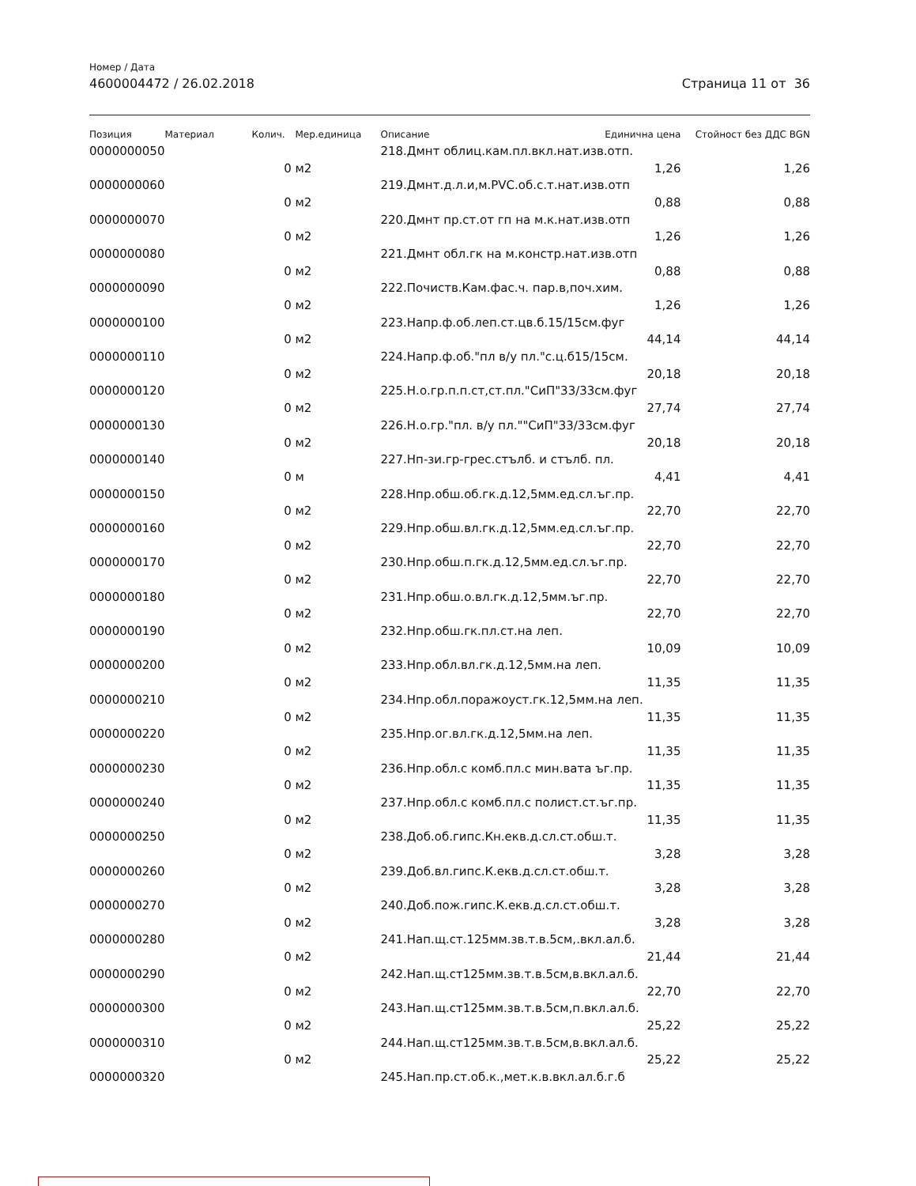Номер / Дата
4600004472 / 26.02.2018 Страница 11 от 36
| Позиция | Материал | Колич. | Мер.единица | Описание | Единична цена | Стойност без ДДС BGN |
| --- | --- | --- | --- | --- | --- | --- |
| 0000000050 | | | | 218.Дмнт облиц.кам.пл.вкл.нат.изв.отп. | | |
| | | 0 | м2 | | 1,26 | 1,26 |
| 0000000060 | | | | 219.Дмнт.д.л.и,м.PVC.об.с.т.нат.изв.отп | | |
| | | 0 | м2 | | 0,88 | 0,88 |
| 0000000070 | | | | 220.Дмнт пр.ст.от гп на м.к.нат.изв.отп | | |
| | | 0 | м2 | | 1,26 | 1,26 |
| 0000000080 | | | | 221.Дмнт обл.гк на м.констр.нат.изв.отп | | |
| | | 0 | м2 | | 0,88 | 0,88 |
| 0000000090 | | | | 222.Почиств.Кам.фас.ч. пар.в,поч.хим. | | |
| | | 0 | м2 | | 1,26 | 1,26 |
| 0000000100 | | | | 223.Напр.ф.об.леп.ст.цв.б.15/15см.фуг | | |
| | | 0 | м2 | | 44,14 | 44,14 |
| 0000000110 | | | | 224.Напр.ф.об."пл в/у пл."с.ц.б15/15см. | | |
| | | 0 | м2 | | 20,18 | 20,18 |
| 0000000120 | | | | 225.Н.о.гр.п.п.ст,ст.пл."СиП"33/33см.фуг | | |
| | | 0 | м2 | | 27,74 | 27,74 |
| 0000000130 | | | | 226.Н.о.гр."пл. в/у пл.""СиП"33/33см.фуг | | |
| | | 0 | м2 | | 20,18 | 20,18 |
| 0000000140 | | | | 227.Нп-зи.гр-грес.стълб. и стълб. пл. | | |
| | | 0 | м | | 4,41 | 4,41 |
| 0000000150 | | | | 228.Нпр.обш.об.гк.д.12,5мм.ед.сл.ъг.пр. | | |
| | | 0 | м2 | | 22,70 | 22,70 |
| 0000000160 | | | | 229.Нпр.обш.вл.гк.д.12,5мм.ед.сл.ъг.пр. | | |
| | | 0 | м2 | | 22,70 | 22,70 |
| 0000000170 | | | | 230.Нпр.обш.п.гк.д.12,5мм.ед.сл.ъг.пр. | | |
| | | 0 | м2 | | 22,70 | 22,70 |
| 0000000180 | | | | 231.Нпр.обш.о.вл.гк.д.12,5мм.ъг.пр. | | |
| | | 0 | м2 | | 22,70 | 22,70 |
| 0000000190 | | | | 232.Нпр.обш.гк.пл.ст.на леп. | | |
| | | 0 | м2 | | 10,09 | 10,09 |
| 0000000200 | | | | 233.Нпр.обл.вл.гк.д.12,5мм.на леп. | | |
| | | 0 | м2 | | 11,35 | 11,35 |
| 0000000210 | | | | 234.Нпр.обл.поражоуст.гк.12,5мм.на леп. | | |
| | | 0 | м2 | | 11,35 | 11,35 |
| 0000000220 | | | | 235.Нпр.ог.вл.гк.д.12,5мм.на леп. | | |
| | | 0 | м2 | | 11,35 | 11,35 |
| 0000000230 | | | | 236.Нпр.обл.с комб.пл.с мин.вата ъг.пр. | | |
| | | 0 | м2 | | 11,35 | 11,35 |
| 0000000240 | | | | 237.Нпр.обл.с комб.пл.с полист.ст.ъг.пр. | | |
| | | 0 | м2 | | 11,35 | 11,35 |
| 0000000250 | | | | 238.Доб.об.гипс.Кн.екв.д.сл.ст.обш.т. | | |
| | | 0 | м2 | | 3,28 | 3,28 |
| 0000000260 | | | | 239.Доб.вл.гипс.К.екв.д.сл.ст.обш.т. | | |
| | | 0 | м2 | | 3,28 | 3,28 |
| 0000000270 | | | | 240.Доб.пож.гипс.К.екв.д.сл.ст.обш.т. | | |
| | | 0 | м2 | | 3,28 | 3,28 |
| 0000000280 | | | | 241.Нап.щ.ст.125мм.зв.т.в.5см,.вкл.ал.б. | | |
| | | 0 | м2 | | 21,44 | 21,44 |
| 0000000290 | | | | 242.Нап.щ.ст125мм.зв.т.в.5см,в.вкл.ал.б. | | |
| | | 0 | м2 | | 22,70 | 22,70 |
| 0000000300 | | | | 243.Нап.щ.ст125мм.зв.т.в.5см,п.вкл.ал.б. | | |
| | | 0 | м2 | | 25,22 | 25,22 |
| 0000000310 | | | | 244.Нап.щ.ст125мм.зв.т.в.5см,в.вкл.ал.б. | | |
| | | 0 | м2 | | 25,22 | 25,22 |
| 0000000320 | | | | 245.Нап.пр.ст.об.к.,мет.к.в.вкл.ал.б.г.б | | |